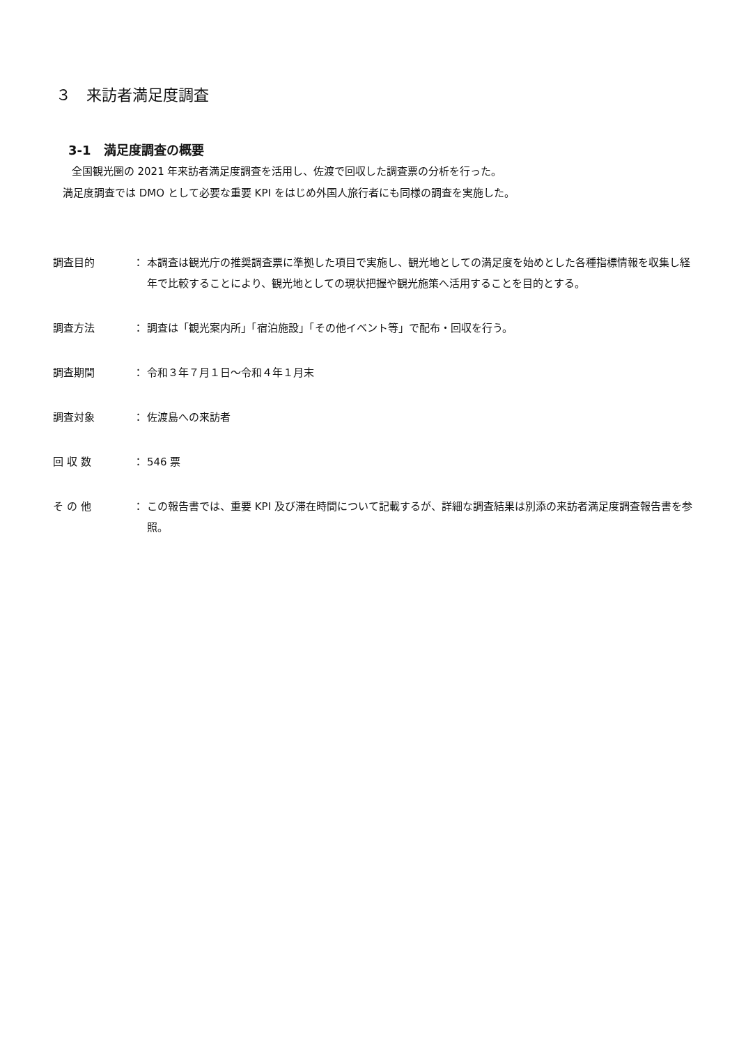３　来訪者満足度調査
3-1　満足度調査の概要
全国観光圏の 2021 年来訪者満足度調査を活用し、佐渡で回収した調査票の分析を行った。
満足度調査では DMO として必要な重要 KPI をはじめ外国人旅行者にも同様の調査を実施した。
調査目的 ： 本調査は観光庁の推奨調査票に準拠した項目で実施し、観光地としての満足度を始めとした各種指標情報を収集し経年で比較することにより、観光地としての現状把握や観光施策へ活用することを目的とする。
調査方法 ： 調査は「観光案内所」「宿泊施設」「その他イベント等」で配布・回収を行う。
調査期間 ： 令和３年７月１日～令和４年１月末
調査対象 ： 佐渡島への来訪者
回 収 数 ： 546 票
そ の 他 ： この報告書では、重要 KPI 及び滞在時間について記載するが、詳細な調査結果は別添の来訪者満足度調査報告書を参照。